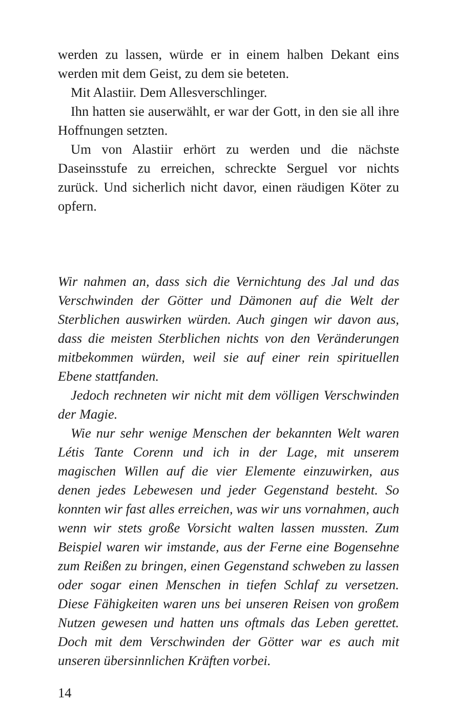werden zu lassen, würde er in einem halben Dekant eins werden mit dem Geist, zu dem sie beteten.
Mit Alastiir. Dem Allesverschlinger.
Ihn hatten sie auserwählt, er war der Gott, in den sie all ihre Hoffnungen setzten.
Um von Alastiir erhört zu werden und die nächste Daseinsstufe zu erreichen, schreckte Serguel vor nichts zurück. Und sicherlich nicht davor, einen räudigen Köter zu opfern.
Wir nahmen an, dass sich die Vernichtung des Jal und das Verschwinden der Götter und Dämonen auf die Welt der Sterblichen auswirken würden. Auch gingen wir davon aus, dass die meisten Sterblichen nichts von den Veränderungen mitbekommen würden, weil sie auf einer rein spirituellen Ebene stattfanden.
Jedoch rechneten wir nicht mit dem völligen Verschwinden der Magie.
Wie nur sehr wenige Menschen der bekannten Welt waren Létis Tante Corenn und ich in der Lage, mit unserem magischen Willen auf die vier Elemente einzuwirken, aus denen jedes Lebewesen und jeder Gegenstand besteht. So konnten wir fast alles erreichen, was wir uns vornahmen, auch wenn wir stets große Vorsicht walten lassen mussten. Zum Beispiel waren wir imstande, aus der Ferne eine Bogensehne zum Reißen zu bringen, einen Gegenstand schweben zu lassen oder sogar einen Menschen in tiefen Schlaf zu versetzen. Diese Fähigkeiten waren uns bei unseren Reisen von großem Nutzen gewesen und hatten uns oftmals das Leben gerettet. Doch mit dem Verschwinden der Götter war es auch mit unseren übersinnlichen Kräften vorbei.
14